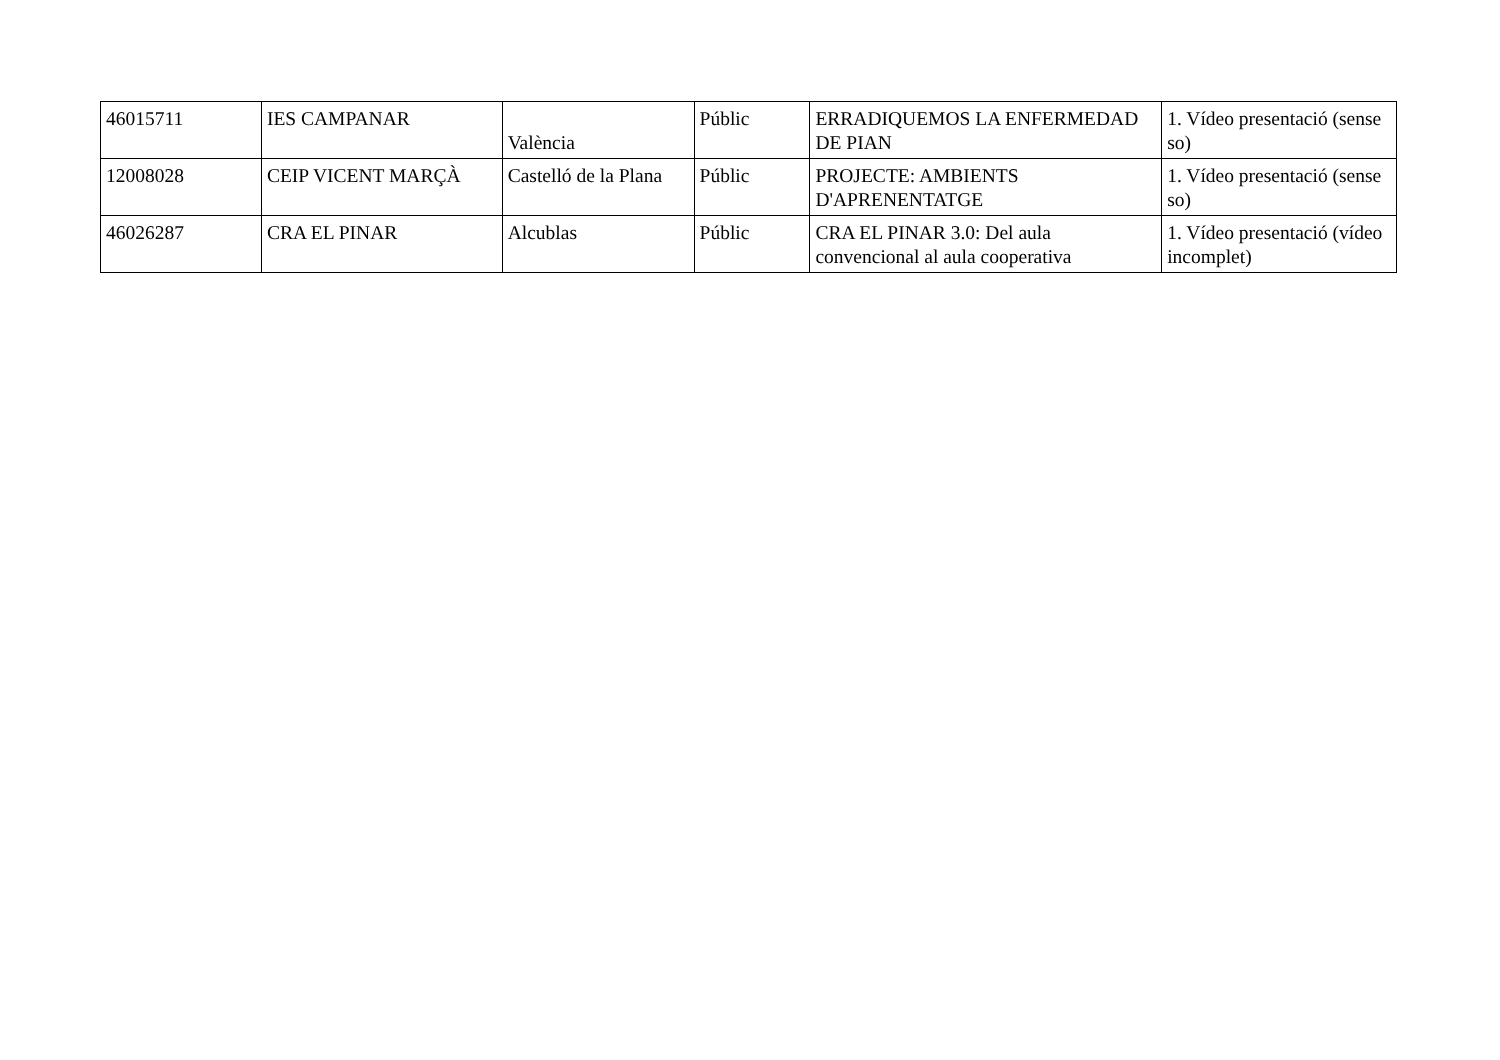| 46015711 | IES CAMPANAR | València | Públic | ERRADIQUEMOS LA ENFERMEDAD DE PIAN | 1. Vídeo presentació (sense so) |
| 12008028 | CEIP VICENT MARÇÀ | Castelló de la Plana | Públic | PROJECTE: AMBIENTS D'APRENENTATGE | 1. Vídeo presentació (sense so) |
| 46026287 | CRA EL PINAR | Alcublas | Públic | CRA EL PINAR 3.0: Del aula convencional al aula cooperativa | 1. Vídeo presentació (vídeo incomplet) |